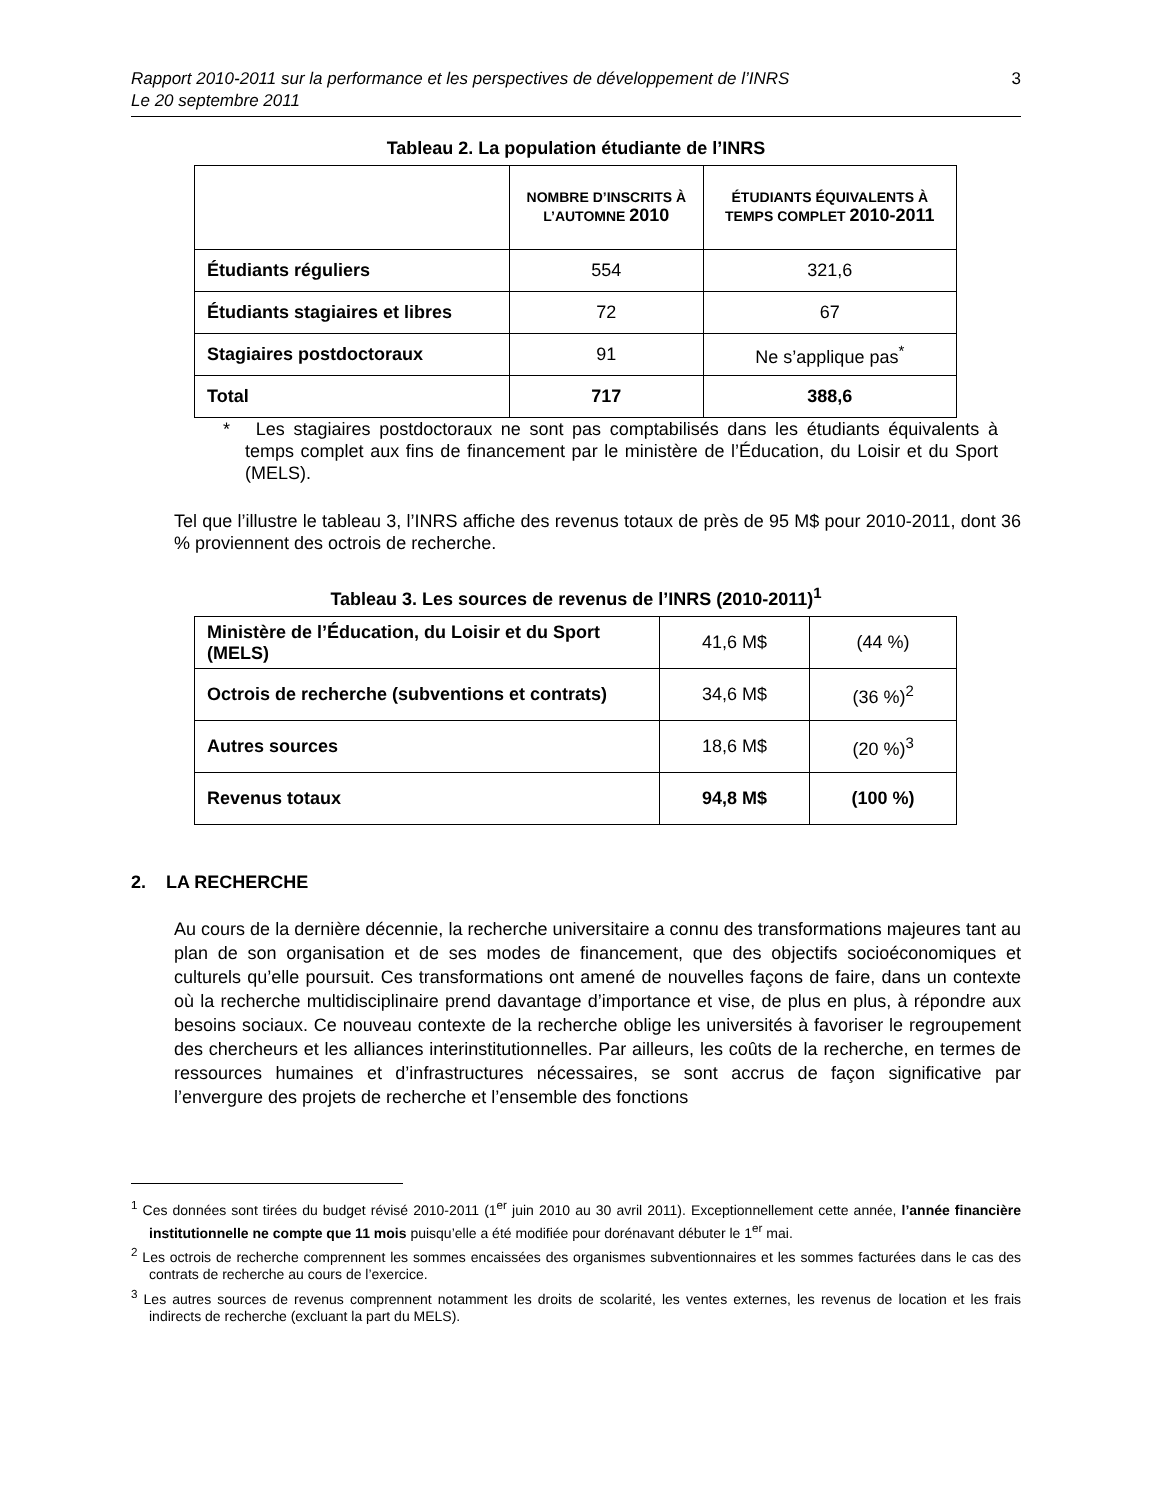Rapport 2010-2011 sur la performance et les perspectives de développement de l’INRS
Le 20 septembre 2011 3
Tableau 2. La population étudiante de l’INRS
| | NOMBRE D’INSCRITS À L’AUTOMNE 2010 | ÉTUDIANTS ÉQUIVALENTS À TEMPS COMPLET 2010-2011 |
| --- | --- | --- |
| Étudiants réguliers | 554 | 321,6 |
| Étudiants stagiaires et libres | 72 | 67 |
| Stagiaires postdoctoraux | 91 | Ne s’applique pas<sup>*</sup> |
| Total | 717 | 388,6 |
* Les stagiaires postdoctoraux ne sont pas comptabilisés dans les étudiants équivalents à temps complet aux fins de financement par le ministère de l’Éducation, du Loisir et du Sport (MELS).
Tel que l’illustre le tableau 3, l’INRS affiche des revenus totaux de près de 95 M$ pour 2010-2011, dont 36 % proviennent des octrois de recherche.
Tableau 3. Les sources de revenus de l’INRS (2010-2011)<sup>1</sup>
| Ministère de l’Éducation, du Loisir et du Sport (MELS) | 41,6 M$ | (44 %) |
| Octrois de recherche (subventions et contrats) | 34,6 M$ | (36 %)<sup>2</sup> |
| Autres sources | 18,6 M$ | (20 %)<sup>3</sup> |
| Revenus totaux | 94,8 M$ | (100 %) |
2. LA RECHERCHE
Au cours de la dernière décennie, la recherche universitaire a connu des transformations majeures tant au plan de son organisation et de ses modes de financement, que des objectifs socioéconomiques et culturels qu’elle poursuit. Ces transformations ont amené de nouvelles façons de faire, dans un contexte où la recherche multidisciplinaire prend davantage d’importance et vise, de plus en plus, à répondre aux besoins sociaux. Ce nouveau contexte de la recherche oblige les universités à favoriser le regroupement des chercheurs et les alliances interinstitutionnelles. Par ailleurs, les coûts de la recherche, en termes de ressources humaines et d’infrastructures nécessaires, se sont accrus de façon significative par l’envergure des projets de recherche et l’ensemble des fonctions
<sup>1</sup> Ces données sont tirées du budget révisé 2010-2011 (1<sup>er</sup> juin 2010 au 30 avril 2011). Exceptionnellement cette année, l’année financière institutionnelle ne compte que 11 mois puisqu’elle a été modifiée pour dorénavant débuter le 1<sup>er</sup> mai.
<sup>2</sup> Les octrois de recherche comprennent les sommes encaissées des organismes subventionnaires et les sommes facturées dans le cas des contrats de recherche au cours de l’exercice.
<sup>3</sup> Les autres sources de revenus comprennent notamment les droits de scolarité, les ventes externes, les revenus de location et les frais indirects de recherche (excluant la part du MELS).